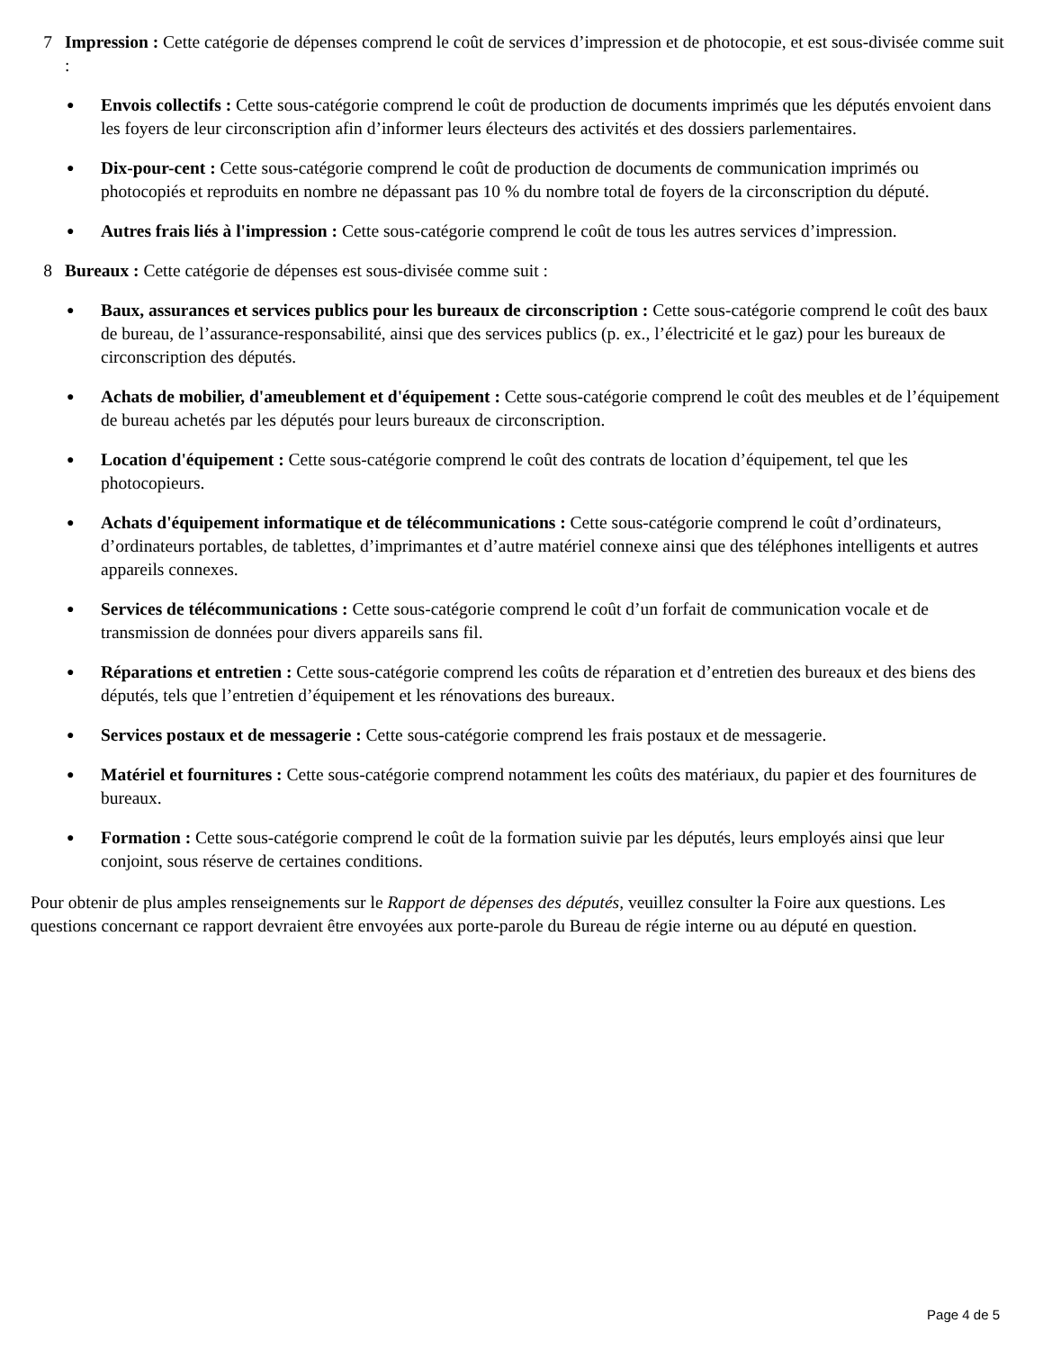7 Impression : Cette catégorie de dépenses comprend le coût de services d’impression et de photocopie, et est sous-divisée comme suit :
●
Envois collectifs : Cette sous-catégorie comprend le coût de production de documents imprimés que les députés envoient dans les foyers de leur circonscription afin d’informer leurs électeurs des activités et des dossiers parlementaires.
●
Dix-pour-cent : Cette sous-catégorie comprend le coût de production de documents de communication imprimés ou photocopiés et reproduits en nombre ne dépassant pas 10 % du nombre total de foyers de la circonscription du député.
●
Autres frais liés à l'impression : Cette sous-catégorie comprend le coût de tous les autres services d’impression.
8 Bureaux : Cette catégorie de dépenses est sous-divisée comme suit :
●
Baux, assurances et services publics pour les bureaux de circonscription : Cette sous-catégorie comprend le coût des baux de bureau, de l’assurance-responsabilité, ainsi que des services publics (p. ex., l’électricité et le gaz) pour les bureaux de circonscription des députés.
●
Achats de mobilier, d'ameublement et d'équipement : Cette sous-catégorie comprend le coût des meubles et de l’équipement de bureau achetés par les députés pour leurs bureaux de circonscription.
●
Location d'équipement : Cette sous-catégorie comprend le coût des contrats de location d’équipement, tel que les photocopieurs.
●
Achats d'équipement informatique et de télécommunications : Cette sous-catégorie comprend le coût d’ordinateurs, d’ordinateurs portables, de tablettes, d’imprimantes et d’autre matériel connexe ainsi que des téléphones intelligents et autres appareils connexes.
●
Services de télécommunications : Cette sous-catégorie comprend le coût d’un forfait de communication vocale et de transmission de données pour divers appareils sans fil.
●
Réparations et entretien : Cette sous-catégorie comprend les coûts de réparation et d’entretien des bureaux et des biens des députés, tels que l’entretien d’équipement et les rénovations des bureaux.
●
Services postaux et de messagerie : Cette sous-catégorie comprend les frais postaux et de messagerie.
●
Matériel et fournitures : Cette sous-catégorie comprend notamment les coûts des matériaux, du papier et des fournitures de bureaux.
●
Formation : Cette sous-catégorie comprend le coût de la formation suivie par les députés, leurs employés ainsi que leur conjoint, sous réserve de certaines conditions.
Pour obtenir de plus amples renseignements sur le Rapport de dépenses des députés, veuillez consulter la Foire aux questions. Les questions concernant ce rapport devraient être envoyées aux porte-parole du Bureau de régie interne ou au député en question.
Page 4 de 5